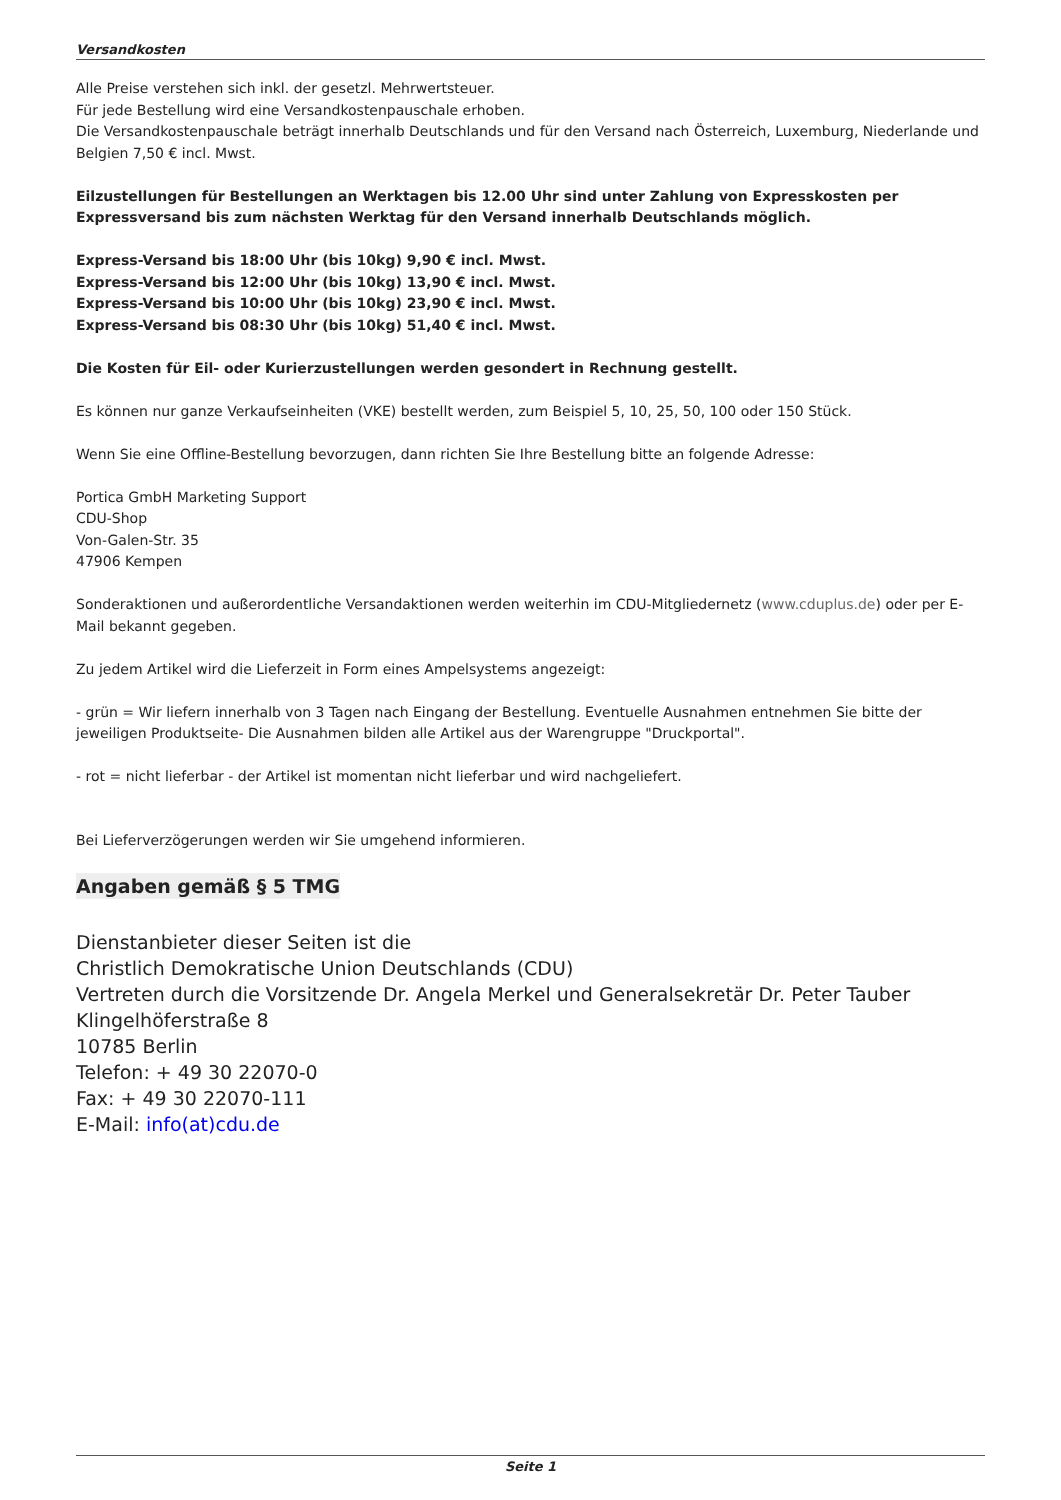Versandkosten
Alle Preise verstehen sich inkl. der gesetzl. Mehrwertsteuer.
Für jede Bestellung wird eine Versandkostenpauschale erhoben.
Die Versandkostenpauschale beträgt innerhalb Deutschlands und für den Versand nach Österreich, Luxemburg, Niederlande und Belgien 7,50 € incl. Mwst.
Eilzustellungen für Bestellungen an Werktagen bis 12.00 Uhr sind unter Zahlung von Expresskosten per Expressversand bis zum nächsten Werktag für den Versand innerhalb Deutschlands möglich.
Express-Versand bis 18:00 Uhr (bis 10kg) 9,90 € incl. Mwst.
Express-Versand bis 12:00 Uhr (bis 10kg) 13,90 € incl. Mwst.
Express-Versand bis 10:00 Uhr (bis 10kg) 23,90 € incl. Mwst.
Express-Versand bis 08:30 Uhr (bis 10kg) 51,40 € incl. Mwst.
Die Kosten für Eil- oder Kurierzustellungen werden gesondert in Rechnung gestellt.
Es können nur ganze Verkaufseinheiten (VKE) bestellt werden, zum Beispiel 5, 10, 25, 50, 100 oder 150 Stück.
Wenn Sie eine Offline-Bestellung bevorzugen, dann richten Sie Ihre Bestellung bitte an folgende Adresse:
Portica GmbH Marketing Support
CDU-Shop
Von-Galen-Str. 35
47906 Kempen
Sonderaktionen und außerordentliche Versandaktionen werden weiterhin im CDU-Mitgliedernetz (www.cduplus.de) oder per E-Mail bekannt gegeben.
Zu jedem Artikel wird die Lieferzeit in Form eines Ampelsystems angezeigt:
- grün = Wir liefern innerhalb von 3 Tagen nach Eingang der Bestellung. Eventuelle Ausnahmen entnehmen Sie bitte der jeweiligen Produktseite- Die Ausnahmen bilden alle Artikel aus der Warengruppe "Druckportal".
- rot = nicht lieferbar - der Artikel ist momentan nicht lieferbar und wird nachgeliefert.
Bei Lieferverzögerungen werden wir Sie umgehend informieren.
Angaben gemäß § 5 TMG
Dienstanbieter dieser Seiten ist die
Christlich Demokratische Union Deutschlands (CDU)
Vertreten durch die Vorsitzende Dr. Angela Merkel und Generalsekretär Dr. Peter Tauber
Klingelhöferstraße 8
10785 Berlin
Telefon: + 49 30 22070-0
Fax: + 49 30 22070-111
E-Mail: info(at)cdu.de
Seite 1